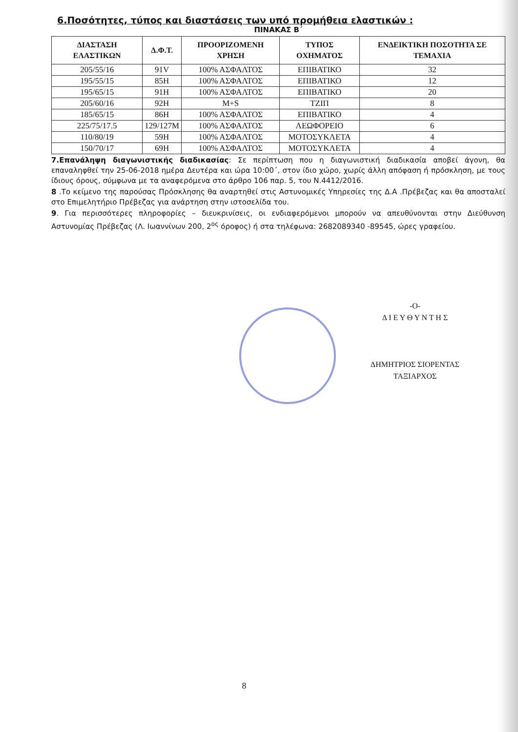6.Ποσότητες, τύπος και διαστάσεις των υπό προμήθεια ελαστικών :
ΠΙΝΑΚΑΣ Β΄
| ΔΙΑΣΤΑΣΗ ΕΛΑΣΤΙΚΩΝ | Δ.Φ.Τ. | ΠΡΟΟΡΙΖΟΜΕΝΗ ΧΡΗΣΗ | ΤΥΠΟΣ ΟΧΗΜΑΤΟΣ | ΕΝΔΕΙΚΤΙΚΗ ΠΟΣΟΤΗΤΑ ΣΕ ΤΕΜΑΧΙΑ |
| --- | --- | --- | --- | --- |
| 205/55/16 | 91V | 100% ΑΣΦΑΛΤΟΣ | ΕΠΙΒΑΤΙΚΟ | 32 |
| 195/55/15 | 85H | 100% ΑΣΦΑΛΤΟΣ | ΕΠΙΒΑΤΙΚΟ | 12 |
| 195/65/15 | 91H | 100% ΑΣΦΑΛΤΟΣ | ΕΠΙΒΑΤΙΚΟ | 20 |
| 205/60/16 | 92H | M+S | ΤΖΙΠ | 8 |
| 185/65/15 | 86H | 100% ΑΣΦΑΛΤΟΣ | ΕΠΙΒΑΤΙΚΟ | 4 |
| 225/75/17.5 | 129/127M | 100% ΑΣΦΑΛΤΟΣ | ΛΕΩΦΟΡΕΙΟ | 6 |
| 110/80/19 | 59H | 100% ΑΣΦΑΛΤΟΣ | ΜΟΤΟΣΥΚΛΕΤΑ | 4 |
| 150/70/17 | 69H | 100% ΑΣΦΑΛΤΟΣ | ΜΟΤΟΣΥΚΛΕΤΑ | 4 |
7.Επανάληψη διαγωνιστικής διαδικασίας: Σε περίπτωση που η διαγωνιστική διαδικασία αποβεί άγονη, θα επαναληφθεί την 25-06-2018 ημέρα Δευτέρα και ώρα 10:00΄, στον ίδιο χώρο, χωρίς άλλη απόφαση ή πρόσκληση, με τους ίδιους όρους, σύμφωνα με τα αναφερόμενα στο άρθρο 106 παρ. 5, του Ν.4412/2016.
8 .Το κείμενο της παρούσας Πρόσκλησης θα αναρτηθεί στις Αστυνομικές Υπηρεσίες της Δ.Α .Πρέβεζας και θα αποσταλεί στο Επιμελητήριο Πρέβεζας για ανάρτηση στην ιστοσελίδα του.
9. Για περισσότερες πληροφορίες – διευκρινίσεις, οι ενδιαφερόμενοι μπορούν να απευθύνονται στην Διεύθυνση Αστυνομίας Πρέβεζας (Λ. Ιωαννίνων 200, 2<sup>ος</sup> όροφος) ή στα τηλέφωνα: 2682089340 -89545, ώρες γραφείου.
-Ο-
Δ Ι Ε Υ Θ Υ Ν Τ Η Σ
ΔΗΜΗΤΡΙΟΣ ΣΙΟΡΕΝΤΑΣ
ΤΑΞΙΑΡΧΟΣ
8